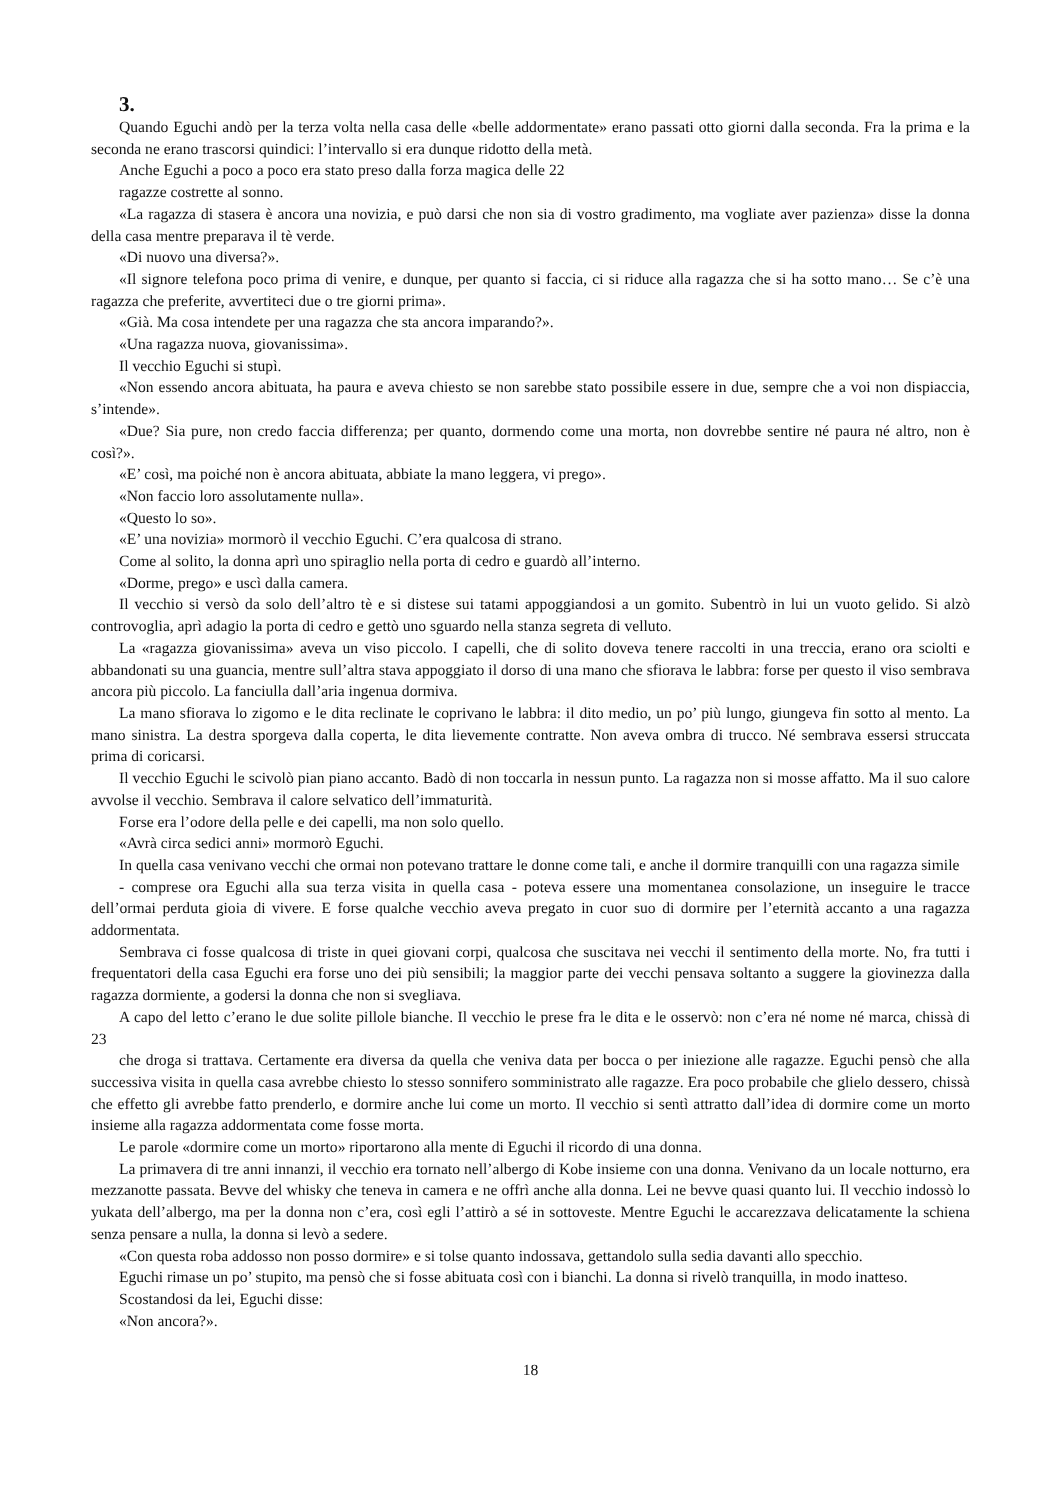3.
Quando Eguchi andò per la terza volta nella casa delle «belle addormentate» erano passati otto giorni dalla seconda. Fra la prima e la seconda ne erano trascorsi quindici: l’intervallo si era dunque ridotto della metà.
Anche Eguchi a poco a poco era stato preso dalla forza magica delle 22
ragazze costrette al sonno.
«La ragazza di stasera è ancora una novizia, e può darsi che non sia di vostro gradimento, ma vogliate aver pazienza» disse la donna della casa mentre preparava il tè verde.
«Di nuovo una diversa?».
«Il signore telefona poco prima di venire, e dunque, per quanto si faccia, ci si riduce alla ragazza che si ha sotto mano… Se c’è una ragazza che preferite, avvertiteci due o tre giorni prima».
«Già. Ma cosa intendete per una ragazza che sta ancora imparando?».
«Una ragazza nuova, giovanissima».
Il vecchio Eguchi si stupì.
«Non essendo ancora abituata, ha paura e aveva chiesto se non sarebbe stato possibile essere in due, sempre che a voi non dispiaccia, s’intende».
«Due? Sia pure, non credo faccia differenza; per quanto, dormendo come una morta, non dovrebbe sentire né paura né altro, non è così?».
«E’ così, ma poiché non è ancora abituata, abbiate la mano leggera, vi prego».
«Non faccio loro assolutamente nulla».
«Questo lo so».
«E’ una novizia» mormorò il vecchio Eguchi. C’era qualcosa di strano.
Come al solito, la donna aprì uno spiraglio nella porta di cedro e guardò all’interno.
«Dorme, prego» e uscì dalla camera.
Il vecchio si versò da solo dell’altro tè e si distese sui tatami appoggiandosi a un gomito. Subentrò in lui un vuoto gelido. Si alzò controvoglia, aprì adagio la porta di cedro e gettò uno sguardo nella stanza segreta di velluto.
La «ragazza giovanissima» aveva un viso piccolo. I capelli, che di solito doveva tenere raccolti in una treccia, erano ora sciolti e abbandonati su una guancia, mentre sull’altra stava appoggiato il dorso di una mano che sfiorava le labbra: forse per questo il viso sembrava ancora più piccolo. La fanciulla dall’aria ingenua dormiva.
La mano sfiorava lo zigomo e le dita reclinate le coprivano le labbra: il dito medio, un po’ più lungo, giungeva fin sotto al mento. La mano sinistra. La destra sporgeva dalla coperta, le dita lievemente contratte. Non aveva ombra di trucco. Né sembrava essersi struccata prima di coricarsi.
Il vecchio Eguchi le scivolò pian piano accanto. Badò di non toccarla in nessun punto. La ragazza non si mosse affatto. Ma il suo calore avvolse il vecchio. Sembrava il calore selvatico dell’immaturità.
Forse era l’odore della pelle e dei capelli, ma non solo quello.
«Avrà circa sedici anni» mormorò Eguchi.
In quella casa venivano vecchi che ormai non potevano trattare le donne come tali, e anche il dormire tranquilli con una ragazza simile
- comprese ora Eguchi alla sua terza visita in quella casa - poteva essere una momentanea consolazione, un inseguire le tracce dell’ormai perduta gioia di vivere. E forse qualche vecchio aveva pregato in cuor suo di dormire per l’eternità accanto a una ragazza addormentata.
Sembrava ci fosse qualcosa di triste in quei giovani corpi, qualcosa che suscitava nei vecchi il sentimento della morte. No, fra tutti i frequentatori della casa Eguchi era forse uno dei più sensibili; la maggior parte dei vecchi pensava soltanto a suggere la giovinezza dalla ragazza dormiente, a godersi la donna che non si svegliava.
A capo del letto c’erano le due solite pillole bianche. Il vecchio le prese fra le dita e le osservò: non c’era né nome né marca, chissà di 23
che droga si trattava. Certamente era diversa da quella che veniva data per bocca o per iniezione alle ragazze. Eguchi pensò che alla successiva visita in quella casa avrebbe chiesto lo stesso sonnifero somministrato alle ragazze. Era poco probabile che glielo dessero, chissà che effetto gli avrebbe fatto prenderlo, e dormire anche lui come un morto. Il vecchio si sentì attratto dall’idea di dormire come un morto insieme alla ragazza addormentata come fosse morta.
Le parole «dormire come un morto» riportarono alla mente di Eguchi il ricordo di una donna.
La primavera di tre anni innanzi, il vecchio era tornato nell’albergo di Kobe insieme con una donna. Venivano da un locale notturno, era mezzanotte passata. Bevve del whisky che teneva in camera e ne offrì anche alla donna. Lei ne bevve quasi quanto lui. Il vecchio indossò lo yukata dell’albergo, ma per la donna non c’era, così egli l’attirò a sé in sottoveste. Mentre Eguchi le accarezzava delicatamente la schiena senza pensare a nulla, la donna si levò a sedere.
«Con questa roba addosso non posso dormire» e si tolse quanto indossava, gettandolo sulla sedia davanti allo specchio.
Eguchi rimase un po’ stupito, ma pensò che si fosse abituata così con i bianchi. La donna si rivelò tranquilla, in modo inatteso.
Scostandosi da lei, Eguchi disse:
«Non ancora?».
18